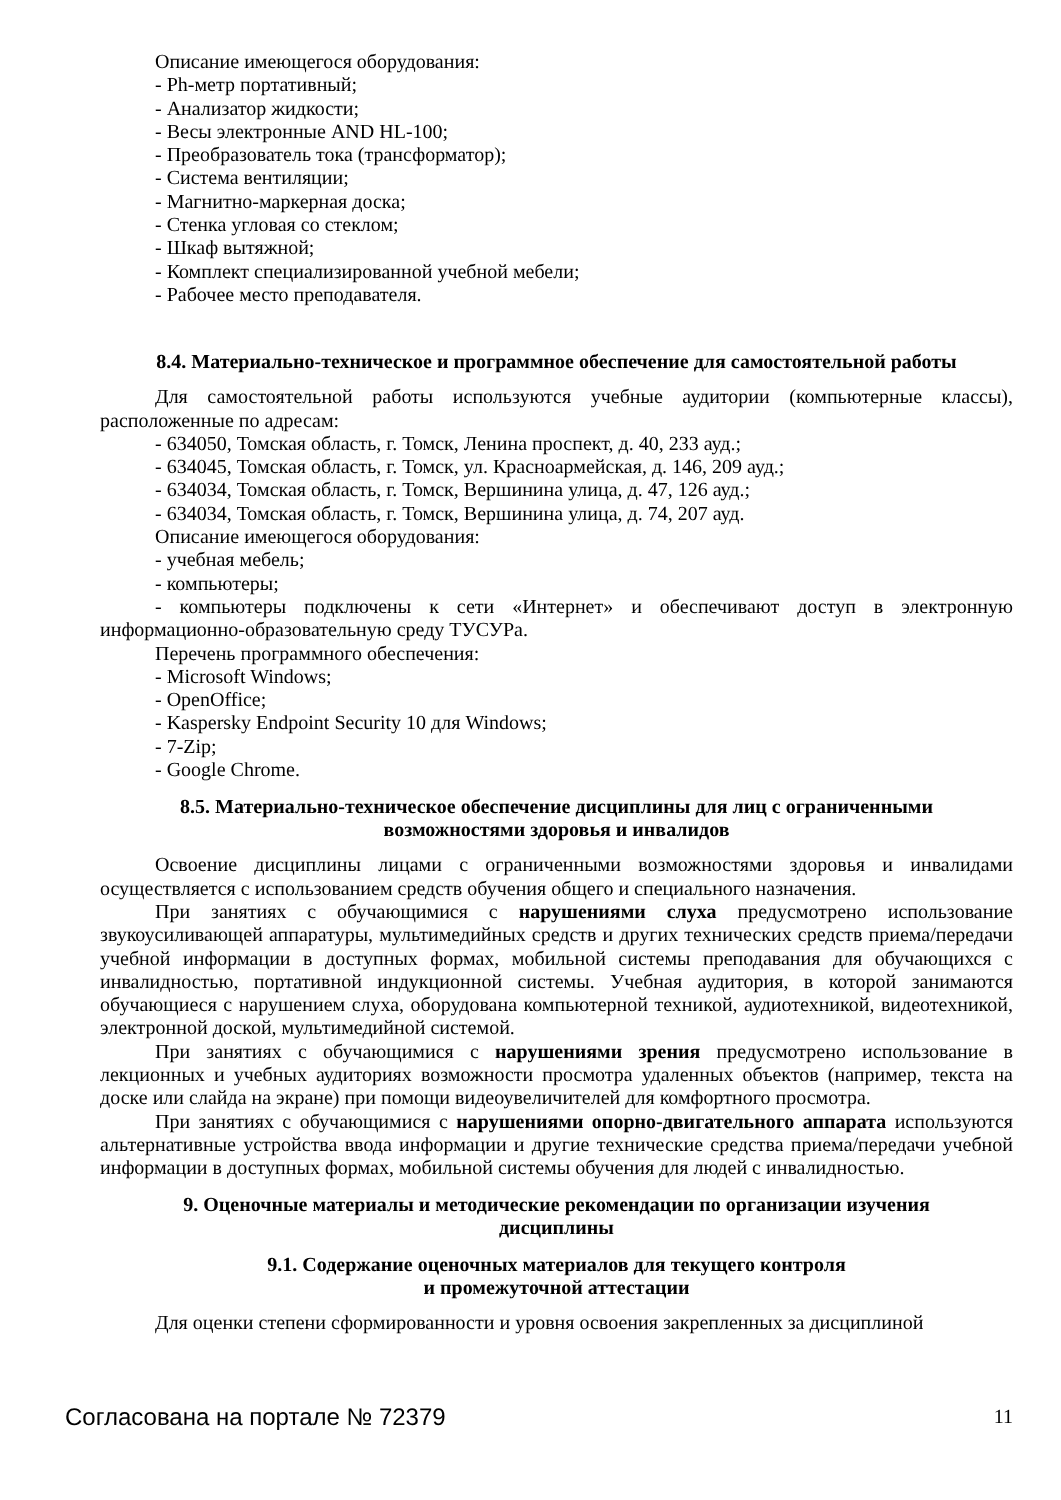Описание имеющегося оборудования:
- Ph-метр портативный;
- Анализатор жидкости;
- Весы электронные AND HL-100;
- Преобразователь тока (трансформатор);
- Система вентиляции;
- Магнитно-маркерная доска;
- Стенка угловая со стеклом;
- Шкаф вытяжной;
- Комплект специализированной учебной мебели;
- Рабочее место преподавателя.
8.4. Материально-техническое и программное обеспечение для самостоятельной работы
Для самостоятельной работы используются учебные аудитории (компьютерные классы), расположенные по адресам:
- 634050, Томская область, г. Томск, Ленина проспект, д. 40, 233 ауд.;
- 634045, Томская область, г. Томск, ул. Красноармейская, д. 146, 209 ауд.;
- 634034, Томская область, г. Томск, Вершинина улица, д. 47, 126 ауд.;
- 634034, Томская область, г. Томск, Вершинина улица, д. 74, 207 ауд.
Описание имеющегося оборудования:
- учебная мебель;
- компьютеры;
- компьютеры подключены к сети «Интернет» и обеспечивают доступ в электронную информационно-образовательную среду ТУСУРа.
Перечень программного обеспечения:
- Microsoft Windows;
- OpenOffice;
- Kaspersky Endpoint Security 10 для Windows;
- 7-Zip;
- Google Chrome.
8.5. Материально-техническое обеспечение дисциплины для лиц с ограниченными
возможностями здоровья и инвалидов
Освоение дисциплины лицами с ограниченными возможностями здоровья и инвалидами осуществляется с использованием средств обучения общего и специального назначения.
При занятиях с обучающимися с нарушениями слуха предусмотрено использование звукоусиливающей аппаратуры, мультимедийных средств и других технических средств приема/передачи учебной информации в доступных формах, мобильной системы преподавания для обучающихся с инвалидностью, портативной индукционной системы. Учебная аудитория, в которой занимаются обучающиеся с нарушением слуха, оборудована компьютерной техникой, аудиотехникой, видеотехникой, электронной доской, мультимедийной системой.
При занятиях с обучающимися с нарушениями зрения предусмотрено использование в лекционных и учебных аудиториях возможности просмотра удаленных объектов (например, текста на доске или слайда на экране) при помощи видеоувеличителей для комфортного просмотра.
При занятиях с обучающимися с нарушениями опорно-двигательного аппарата используются альтернативные устройства ввода информации и другие технические средства приема/передачи учебной информации в доступных формах, мобильной системы обучения для людей с инвалидностью.
9. Оценочные материалы и методические рекомендации по организации изучения
дисциплины
9.1. Содержание оценочных материалов для текущего контроля
и промежуточной аттестации
Для оценки степени сформированности и уровня освоения закрепленных за дисциплиной
Согласована на портале № 72379 11